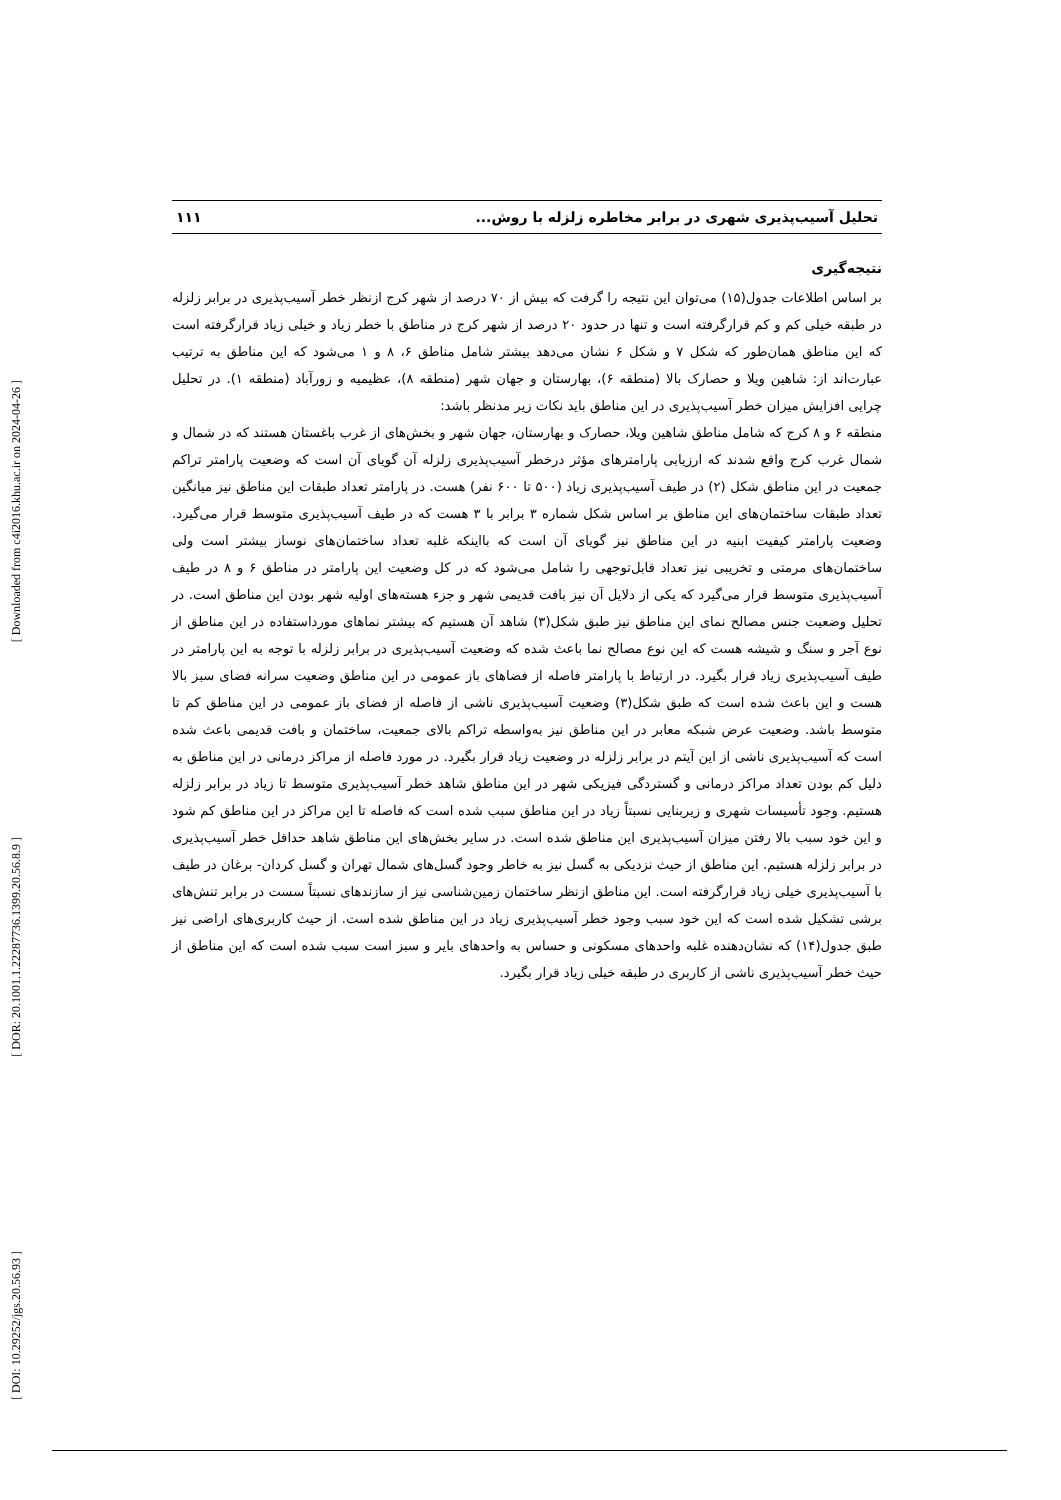[ Downloaded from c4i2016.khu.ac.ir on 2024-04-26 ]
[ DOR: 20.1001.1.22287736.1399.20.56.8.9 ]
[ DOI: 10.29252/jgs.20.56.93 ]
تحلیل آسیب‌پذیری شهری در برابر مخاطره زلزله با روش... ۱۱۱
نتیجه‌گیری
بر اساس اطلاعات جدول(۱۵) می‌توان این نتیجه را گرفت که بیش از ۷۰ درصد از شهر کرج ازنظر خطر آسیب‌پذیری در برابر زلزله در طبقه خیلی کم و کم قرارگرفته است و تنها در حدود ۲۰ درصد از شهر کرج در مناطق با خطر زیاد و خیلی زیاد قرارگرفته است که این مناطق همان‌طور که شکل ۷ و شکل ۶ نشان می‌دهد بیشتر شامل مناطق ۶، ۸ و ۱ می‌شود که این مناطق به ترتیب عبارت‌اند از: شاهین ویلا و حصارک بالا (منطقه ۶)، بهارستان و جهان شهر (منطقه ۸)، عظیمیه و زورآباد (منطقه ۱). در تحلیل چرایی افزایش میزان خطر آسیب‌پذیری در این مناطق باید نکات زیر مدنظر باشد:
منطقه ۶ و ۸ کرج که شامل مناطق شاهین ویلا، حصارک و بهارستان، جهان شهر و بخش‌های از غرب باغستان هستند که در شمال و شمال غرب کرج واقع شدند که ارزیابی پارامترهای مؤثر درخطر آسیب‌پذیری زلزله آن گویای آن است که وضعیت پارامتر تراکم جمعیت در این مناطق شکل (۲) در طیف آسیب‌پذیری زیاد (۵۰۰ تا ۶۰۰ نفر) هست. در پارامتر تعداد طبقات این مناطق نیز میانگین تعداد طبقات ساختمان‌های این مناطق بر اساس شکل شماره ۳ برابر با ۳ هست که در طیف آسیب‌پذیری متوسط قرار می‌گیرد. وضعیت پارامتر کیفیت ابنیه در این مناطق نیز گویای آن است که بااینکه غلبه تعداد ساختمان‌های نوساز بیشتر است ولی ساختمان‌های مرمتی و تخریبی نیز تعداد قابل‌توجهی را شامل می‌شود که در کل وضعیت این پارامتر در مناطق ۶ و ۸ در طیف آسیب‌پذیری متوسط قرار می‌گیرد که یکی از دلایل آن نیز بافت قدیمی شهر و جزء هسته‌های اولیه شهر بودن این مناطق است. در تحلیل وضعیت جنس مصالح نمای این مناطق نیز طبق شکل(۳) شاهد آن هستیم که بیشتر نماهای مورداستفاده در این مناطق از نوع آجر و سنگ و شیشه هست که این نوع مصالح نما باعث شده که وضعیت آسیب‌پذیری در برابر زلزله با توجه به این پارامتر در طیف آسیب‌پذیری زیاد قرار بگیرد. در ارتباط با پارامتر فاصله از فضاهای باز عمومی در این مناطق وضعیت سرانه فضای سبز بالا هست و این باعث شده است که طبق شکل(۳) وضعیت آسیب‌پذیری ناشی از فاصله از فضای باز عمومی در این مناطق کم تا متوسط باشد. وضعیت عرض شبکه معابر در این مناطق نیز به‌واسطه تراکم بالای جمعیت، ساختمان و بافت قدیمی باعث شده است که آسیب‌پذیری ناشی از این آیتم در برابر زلزله در وضعیت زیاد قرار بگیرد. در مورد فاصله از مراکز درمانی در این مناطق به دلیل کم بودن تعداد مراکز درمانی و گستردگی فیزیکی شهر در این مناطق شاهد خطر آسیب‌پذیری متوسط تا زیاد در برابر زلزله هستیم. وجود تأسیسات شهری و زیربنایی نسبتاً زیاد در این مناطق سبب شده است که فاصله تا این مراکز در این مناطق کم شود و این خود سبب بالا رفتن میزان آسیب‌پذیری این مناطق شده است. در سایر بخش‌های این مناطق شاهد حداقل خطر آسیب‌پذیری در برابر زلزله هستیم. این مناطق از حیث نزدیکی به گسل نیز به خاطر وجود گسل‌های شمال تهران و گسل کردان- برغان در طیف با آسیب‌پذیری خیلی زیاد قرارگرفته است. این مناطق ازنظر ساختمان زمین‌شناسی نیز از سازندهای نسبتاً سست در برابر تنش‌های برشی تشکیل شده است که این خود سبب وجود خطر آسیب‌پذیری زیاد در این مناطق شده است. از حیث کاربری‌های اراضی نیز طبق جدول(۱۴) که نشان‌دهنده غلبه واحدهای مسکونی و حساس به واحدهای بایر و سبز است سبب شده است که این مناطق از حیث خطر آسیب‌پذیری ناشی از کاربری در طبقه خیلی زیاد قرار بگیرد.